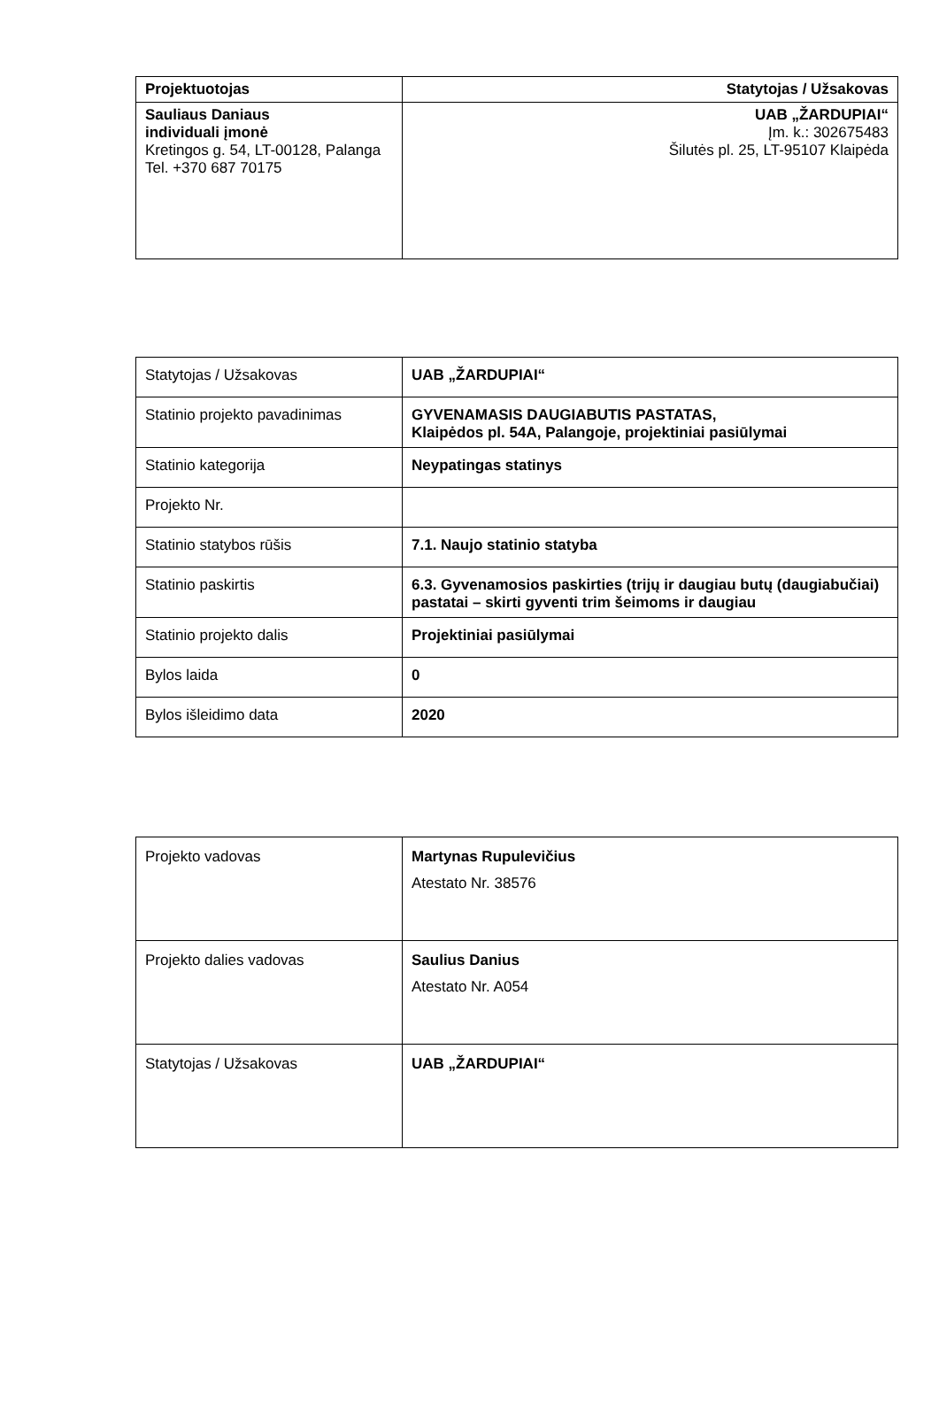| Projektuotojas | Statytojas / Užsakovas |
| Sauliaus Daniaus individuali įmonė Kretingos g. 54, LT-00128, Palanga Tel. +370 687 70175 | UAB „ŽARDUPIAI“ Įm. k.: 302675483 Šilutės pl. 25, LT-95107 Klaipėda |
| Statytojas / Užsakovas | UAB „ŽARDUPIAI“ |
| Statinio projekto pavadinimas | GYVENAMASIS DAUGIABUTIS PASTATAS, Klaipėdos pl. 54A, Palangoje, projektiniai pasiūlymai |
| Statinio kategorija | Neypatingas statinys |
| Projekto Nr. | |
| Statinio statybos rūšis | 7.1. Naujo statinio statyba |
| Statinio paskirtis | 6.3. Gyvenamosios paskirties (trijų ir daugiau butų (daugiabučiai) pastatai – skirti gyventi trim šeimoms ir daugiau |
| Statinio projekto dalis | Projektiniai pasiūlymai |
| Bylos laida | 0 |
| Bylos išleidimo data | 2020 |
| Projekto vadovas | Martynas Rupulevičius Atestato Nr. 38576 |
| Projekto dalies vadovas | Saulius Danius Atestato Nr. A054 |
| Statytojas / Užsakovas | UAB „ŽARDUPIAI“ |